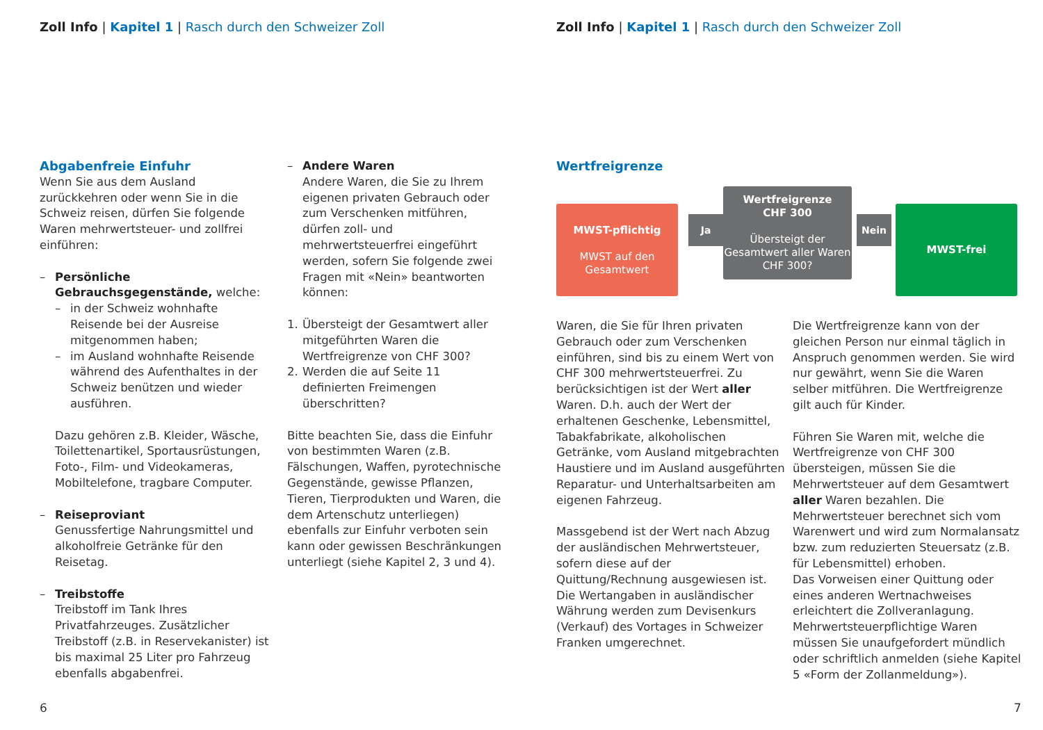Zoll Info | Kapitel 1 | Rasch durch den Schweizer Zoll
Abgabenfreie Einfuhr
Wenn Sie aus dem Ausland zurückkehren oder wenn Sie in die Schweiz reisen, dürfen Sie folgende Waren mehrwertsteuer- und zollfrei einführen:
– Persönliche Gebrauchsgegenstände, welche:
– in der Schweiz wohnhafte Reisende bei der Ausreise mitgenommen haben;
– im Ausland wohnhafte Reisende während des Aufenthaltes in der Schweiz benützen und wieder ausführen.
Dazu gehören z.B. Kleider, Wäsche, Toilettenartikel, Sportausrüstungen, Foto-, Film- und Videokameras, Mobiltelefone, tragbare Computer.
– Reiseproviant
Genussfertige Nahrungsmittel und alkoholfreie Getränke für den Reisetag.
– Treibstoffe
Treibstoff im Tank Ihres Privatfahrzeuges. Zusätzlicher Treibstoff (z.B. in Reservekanister) ist bis maximal 25 Liter pro Fahrzeug ebenfalls abgabenfrei.
– Andere Waren
Andere Waren, die Sie zu Ihrem eigenen privaten Gebrauch oder zum Verschenken mitführen, dürfen zoll- und mehrwertsteuerfrei eingeführt werden, sofern Sie folgende zwei Fragen mit «Nein» beantworten können:
1. Übersteigt der Gesamtwert aller mitgeführten Waren die Wertfreigrenze von CHF 300?
2. Werden die auf Seite 11 definierten Freimengen überschritten?
Bitte beachten Sie, dass die Einfuhr von bestimmten Waren (z.B. Fälschungen, Waffen, pyrotechnische Gegenstände, gewisse Pflanzen, Tieren, Tierprodukten und Waren, die dem Artenschutz unterliegen) ebenfalls zur Einfuhr verboten sein kann oder gewissen Beschränkungen unterliegt (siehe Kapitel 2, 3 und 4).
6
Zoll Info | Kapitel 1 | Rasch durch den Schweizer Zoll
Wertfreigrenze
MWST-pflichtig
MWST auf den Gesamtwert
Ja
Wertfreigrenze
CHF 300
Übersteigt der Gesamtwert aller Waren CHF 300?
Nein
MWST-frei
Waren, die Sie für Ihren privaten Gebrauch oder zum Verschenken einführen, sind bis zu einem Wert von CHF 300 mehrwertsteuerfrei. Zu berücksichtigen ist der Wert aller Waren. D.h. auch der Wert der erhaltenen Geschenke, Lebensmittel, Tabakfabrikate, alkoholischen Getränke, vom Ausland mitgebrachten Haustiere und im Ausland ausgeführten Reparatur- und Unterhaltsarbeiten am eigenen Fahrzeug.
Massgebend ist der Wert nach Abzug der ausländischen Mehrwertsteuer, sofern diese auf der Quittung/Rechnung ausgewiesen ist. Die Wertangaben in ausländischer Währung werden zum Devisenkurs (Verkauf) des Vortages in Schweizer Franken umgerechnet.
Die Wertfreigrenze kann von der gleichen Person nur einmal täglich in Anspruch genommen werden. Sie wird nur gewährt, wenn Sie die Waren selber mitführen. Die Wertfreigrenze gilt auch für Kinder.
Führen Sie Waren mit, welche die Wertfreigrenze von CHF 300 übersteigen, müssen Sie die Mehrwertsteuer auf dem Gesamtwert aller Waren bezahlen. Die Mehrwertsteuer berechnet sich vom Warenwert und wird zum Normalansatz bzw. zum reduzierten Steuersatz (z.B. für Lebensmittel) erhoben.
Das Vorweisen einer Quittung oder eines anderen Wertnachweises erleichtert die Zollveranlagung.
Mehrwertsteuerpflichtige Waren müssen Sie unaufgefordert mündlich oder schriftlich anmelden (siehe Kapitel 5 «Form der Zollanmeldung»).
7